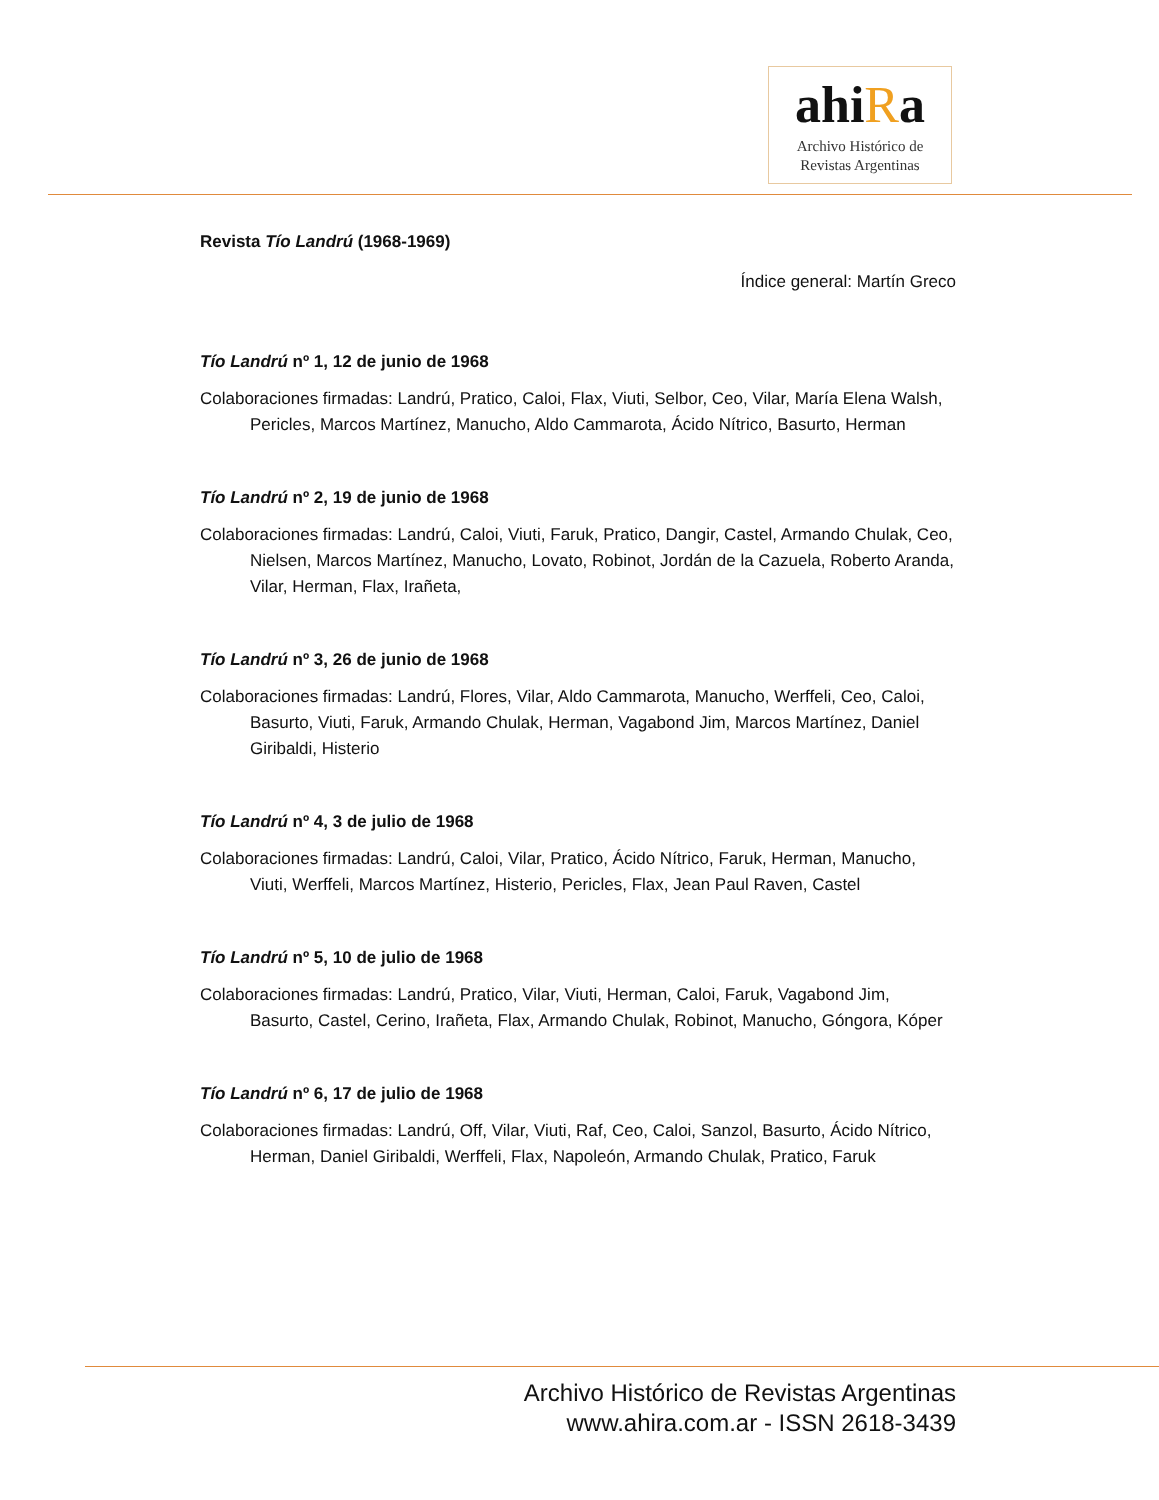ahiRa
Archivo Histórico de
Revistas Argentinas
Revista Tío Landrú (1968-1969)
Índice general: Martín Greco
Tío Landrú nº 1, 12 de junio de 1968
Colaboraciones firmadas: Landrú, Pratico, Caloi, Flax, Viuti, Selbor, Ceo, Vilar, María Elena Walsh, Pericles, Marcos Martínez, Manucho, Aldo Cammarota, Ácido Nítrico, Basurto, Herman
Tío Landrú nº 2, 19 de junio de 1968
Colaboraciones firmadas: Landrú, Caloi, Viuti, Faruk, Pratico, Dangir, Castel, Armando Chulak, Ceo, Nielsen, Marcos Martínez, Manucho, Lovato, Robinot, Jordán de la Cazuela, Roberto Aranda, Vilar, Herman, Flax, Irañeta,
Tío Landrú nº 3, 26 de junio de 1968
Colaboraciones firmadas: Landrú, Flores, Vilar, Aldo Cammarota, Manucho, Werffeli, Ceo, Caloi, Basurto, Viuti, Faruk, Armando Chulak, Herman, Vagabond Jim, Marcos Martínez, Daniel Giribaldi, Histerio
Tío Landrú nº 4, 3 de julio de 1968
Colaboraciones firmadas: Landrú, Caloi, Vilar, Pratico, Ácido Nítrico, Faruk, Herman, Manucho, Viuti, Werffeli, Marcos Martínez, Histerio, Pericles, Flax, Jean Paul Raven, Castel
Tío Landrú nº 5, 10 de julio de 1968
Colaboraciones firmadas: Landrú, Pratico, Vilar, Viuti, Herman, Caloi, Faruk, Vagabond Jim, Basurto, Castel, Cerino, Irañeta, Flax, Armando Chulak, Robinot, Manucho, Góngora, Kóper
Tío Landrú nº 6, 17 de julio de 1968
Colaboraciones firmadas: Landrú, Off, Vilar, Viuti, Raf, Ceo, Caloi, Sanzol, Basurto, Ácido Nítrico, Herman, Daniel Giribaldi, Werffeli, Flax, Napoleón, Armando Chulak, Pratico, Faruk
Archivo Histórico de Revistas Argentinas
www.ahira.com.ar - ISSN 2618-3439